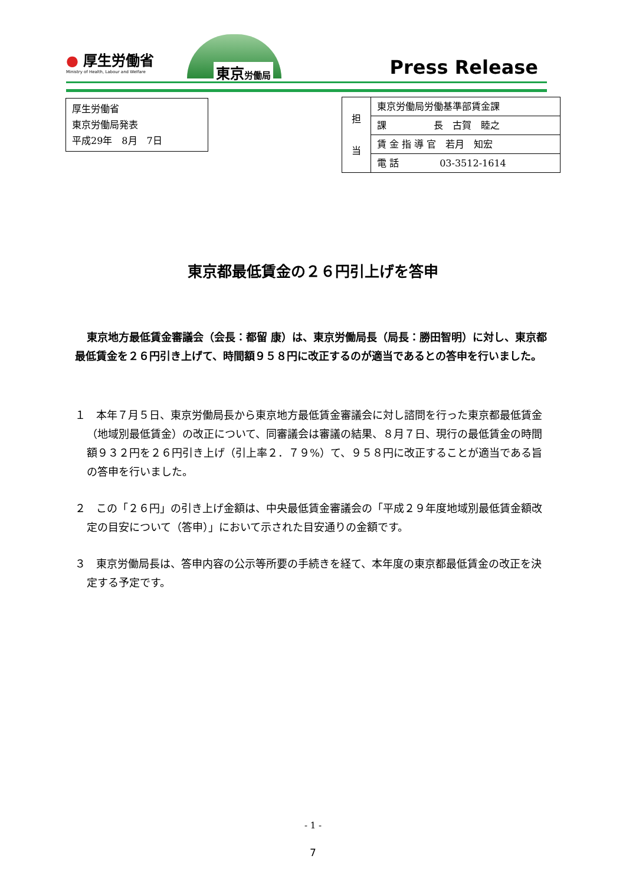● 厚生労働省
Ministry of Health, Labour and Welfare
東京労働局 Press Release
厚生労働省
東京労働局発表
平成29年　8月　7日
| 担 当 | 東京労働局労働基準部賃金課 |
| | 課 長 古賀 睦之 |
| | 賃 金 指 導 官 若月 知宏 |
| | 電 話 03-3512-1614 |
東京都最低賃金の２６円引上げを答申
東京地方最低賃金審議会（会長：都留 康）は、東京労働局長（局長：勝田智明）に対し、東京都最低賃金を２６円引き上げて、時間額９５８円に改正するのが適当であるとの答申を行いました。
１　本年７月５日、東京労働局長から東京地方最低賃金審議会に対し諮問を行った東京都最低賃金（地域別最低賃金）の改正について、同審議会は審議の結果、８月７日、現行の最低賃金の時間額９３２円を２６円引き上げ（引上率２．７９%）て、９５８円に改正することが適当である旨の答申を行いました。
２　この「２６円」の引き上げ金額は、中央最低賃金審議会の「平成２９年度地域別最低賃金額改定の目安について（答申）」において示された目安通りの金額です。
３　東京労働局長は、答申内容の公示等所要の手続きを経て、本年度の東京都最低賃金の改正を決定する予定です。
- 1 -
7